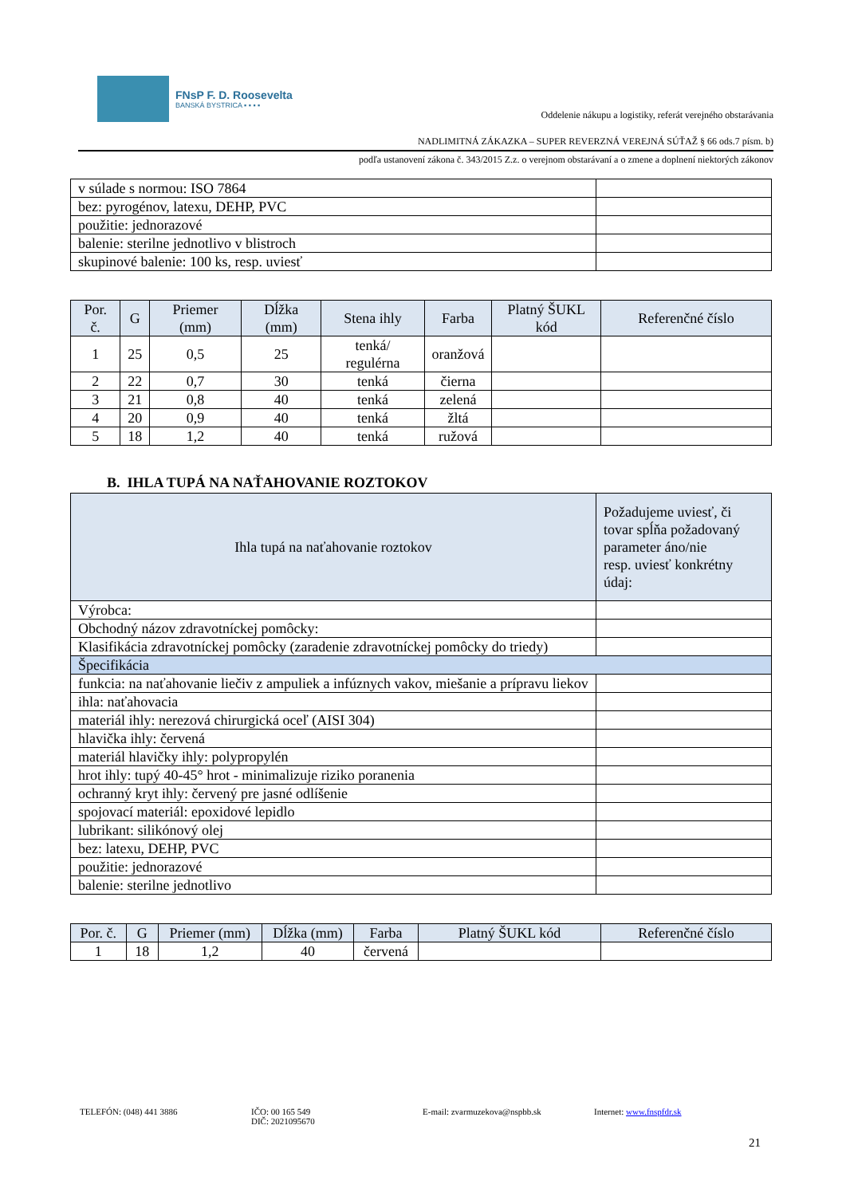FNsP F. D. Roosevelta
BANSKÁ BYSTRICA ▪ ▪ ▪ ▪
Oddelenie nákupu a logistiky, referát verejného obstarávania
NADLIMITNÁ ZÁKAZKA – SUPER REVERZNÁ VEREJNÁ SÚŤAŽ § 66 ods.7 písm. b)
podľa ustanovení zákona č. 343/2015 Z.z. o verejnom obstarávaní a o zmene a doplnení niektorých zákonov
| v súlade s normou: ISO 7864 | |
| bez: pyrogénov, latexu, DEHP, PVC | |
| použitie: jednorazové | |
| balenie: sterilne jednotlivo v blistroch | |
| skupinové balenie: 100 ks, resp. uviesť | |
| Por. č. | G | Priemer (mm) | Dĺžka (mm) | Stena ihly | Farba | Platný ŠUKL kód | Referenčné číslo |
| --- | --- | --- | --- | --- | --- | --- | --- |
| 1 | 25 | 0,5 | 25 | tenká/ regulérna | oranžová | | |
| 2 | 22 | 0,7 | 30 | tenká | čierna | | |
| 3 | 21 | 0,8 | 40 | tenká | zelená | | |
| 4 | 20 | 0,9 | 40 | tenká | žltá | | |
| 5 | 18 | 1,2 | 40 | tenká | ružová | | |
B. IHLA TUPÁ NA NAŤAHOVANIE ROZTOKOV
| Ihla tupá na naťahovanie roztokov | Požadujeme uviesť, či tovar spĺňa požadovaný parameter áno/nie resp. uviesť konkrétny údaj: |
| --- | --- |
| Výrobca: | |
| Obchodný názov zdravotníckej pomôcky: | |
| Klasifikácia zdravotníckej pomôcky (zaradenie zdravotníckej pomôcky do triedy) | |
| Špecifikácia | |
| funkcia: na naťahovanie liečiv z ampuliek a infúznych vakov, miešanie a prípravu liekov | |
| ihla: naťahovacia | |
| materiál ihly: nerezová chirurgická oceľ (AISI 304) | |
| hlavička ihly: červená | |
| materiál hlavičky ihly: polypropylén | |
| hrot ihly: tupý 40-45° hrot - minimalizuje riziko poranenia | |
| ochranný kryt ihly: červený pre jasné odlíšenie | |
| spojovací materiál: epoxidové lepidlo | |
| lubrikant: silikónový olej | |
| bez: latexu, DEHP, PVC | |
| použitie: jednorazové | |
| balenie: sterilne jednotlivo | |
| Por. č. | G | Priemer (mm) | Dĺžka (mm) | Farba | Platný ŠUKL kód | Referenčné číslo |
| --- | --- | --- | --- | --- | --- | --- |
| 1 | 18 | 1,2 | 40 | červená | | |
TELEFÓN: (048) 441 3886 IČO: 00 165 549
DIČ: 2021095670
E-mail: zvarmuzekova@nspbb.sk Internet: www.fnspfdr.sk
21